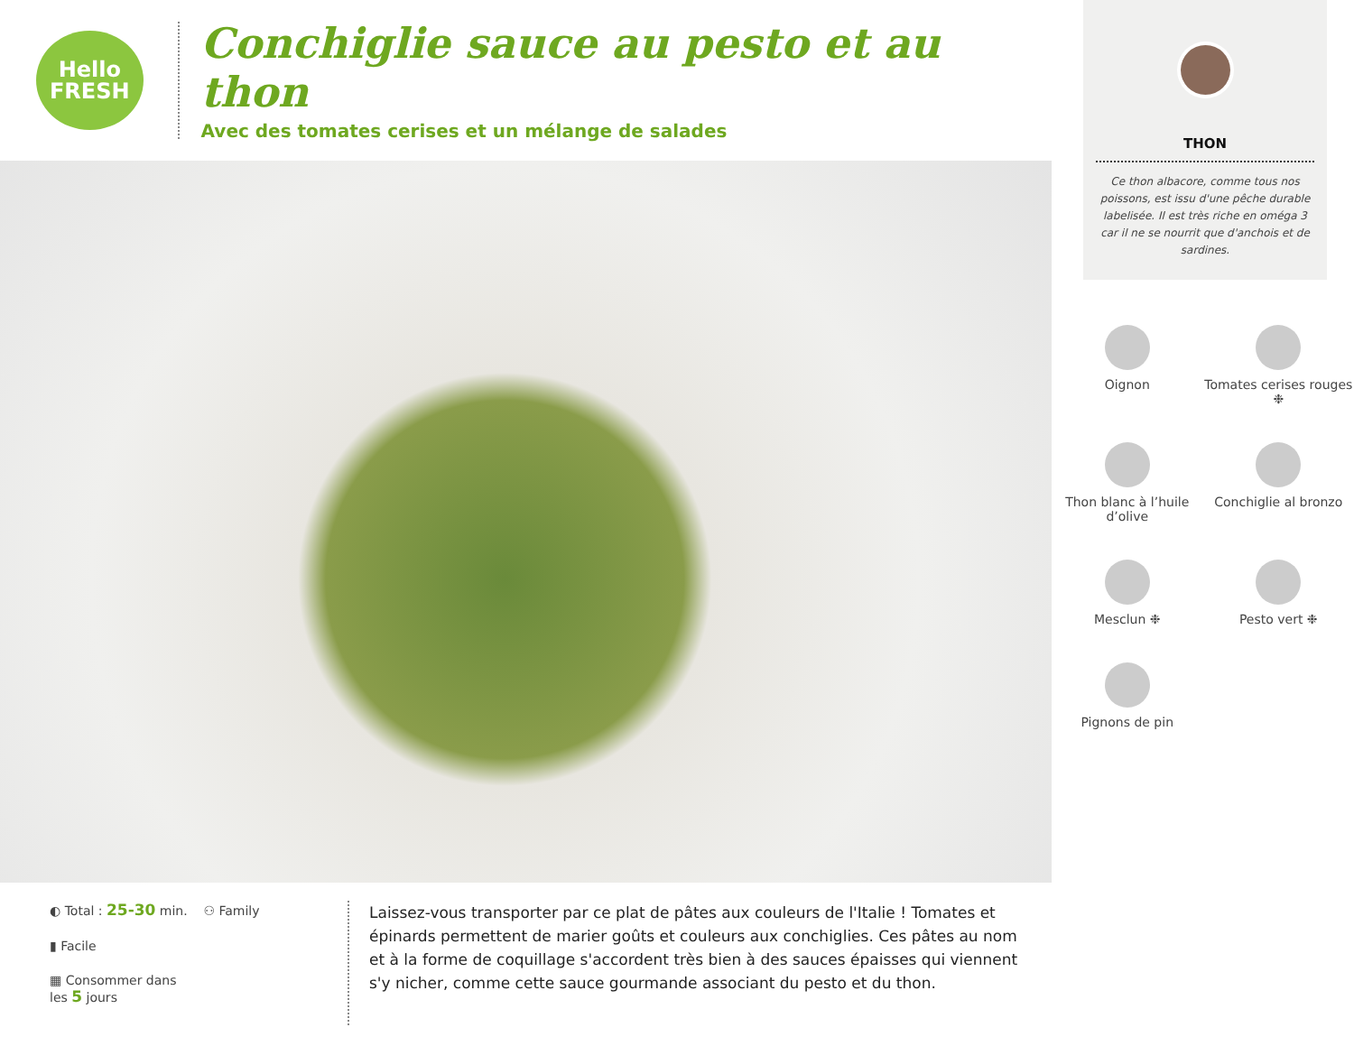Hello
FRESH
Conchiglie sauce au pesto et au thon
Avec des tomates cerises et un mélange de salades
◐ Total : 25-30 min. ⚇ Family
▮ Facile
▦ Consommer dans
les 5 jours
Laissez-vous transporter par ce plat de pâtes aux couleurs de l'Italie ! Tomates et épinards permettent de marier goûts et couleurs aux conchiglies. Ces pâtes au nom et à la forme de coquillage s'accordent très bien à des sauces épaisses qui viennent s'y nicher, comme cette sauce gourmande associant du pesto et du thon.
THON
Ce thon albacore, comme tous nos poissons, est issu d'une pêche durable labelisée. Il est très riche en oméga 3 car il ne se nourrit que d'anchois et de sardines.
Oignon
Tomates cerises rouges ❉
Thon blanc à l’huile d’olive
Conchiglie al bronzo
Mesclun ❉
Pesto vert ❉
Pignons de pin